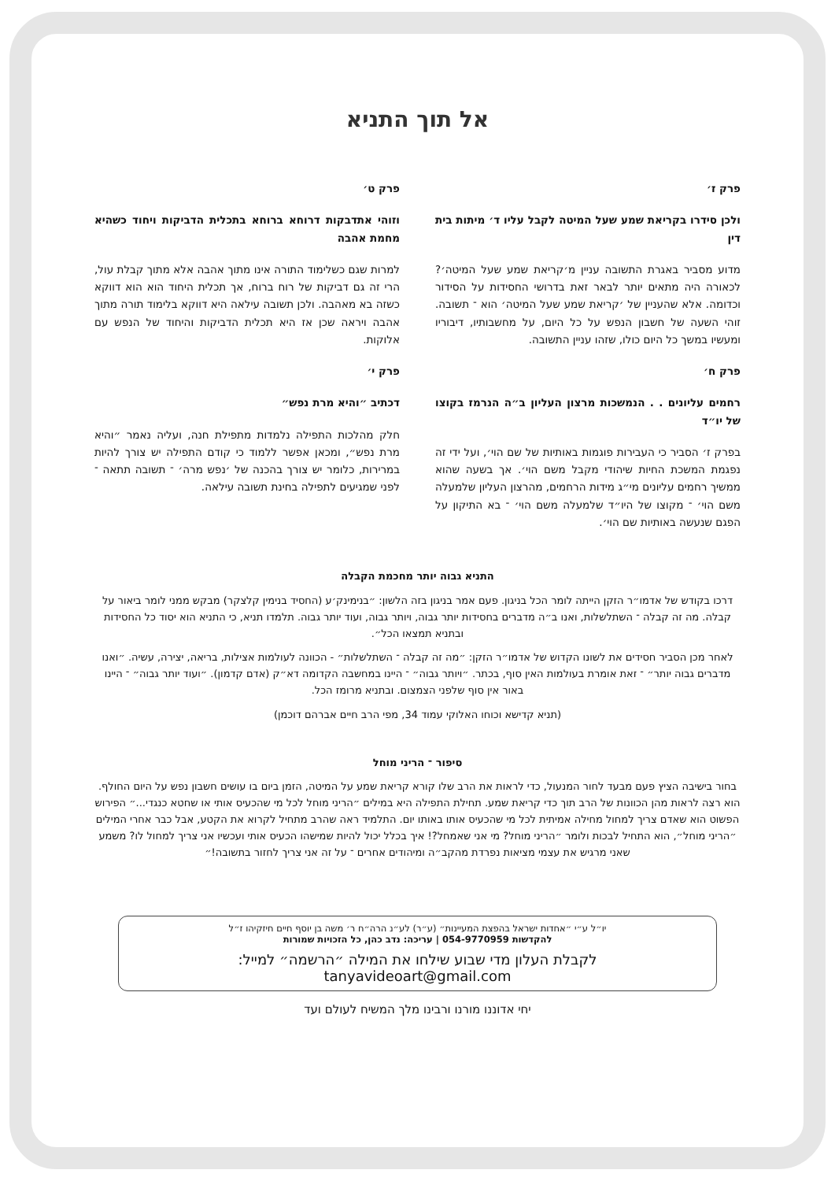אל תוך התניא
פרק ז׳
ולכן סידרו בקריאת שמע שעל המיטה לקבל עליו ד׳ מיתות בית דין
מדוע מסביר באגרת התשובה עניין מ׳קריאת שמע שעל המיטה׳? לכאורה היה מתאים יותר לבאר זאת בדרושי החסידות על הסידור וכדומה. אלא שהעניין של ׳קריאת שמע שעל המיטה׳ הוא ־ תשובה. זוהי השעה של חשבון הנפש על כל היום, על מחשבותיו, דיבוריו ומעשיו במשך כל היום כולו, שזהו עניין התשובה.
פרק ח׳
רחמים עליונים . . הנמשכות מרצון העליון ב״ה הנרמז בקוצו של יו״ד
בפרק ז׳ הסביר כי העבירות פוגמות באותיות של שם הוי׳, ועל ידי זה נפגמת המשכת החיות שיהודי מקבל משם הוי׳. אך בשעה שהוא ממשיך רחמים עליונים מי״ג מידות הרחמים, מהרצון העליון שלמעלה משם הוי׳ ־ מקוצו של היו״ד שלמעלה משם הוי׳ ־ בא התיקון על הפגם שנעשה באותיות שם הוי׳.
פרק ט׳
וזוהי אתדבקות דרוחא ברוחא בתכלית הדביקות ויחוד כשהיא מחמת אהבה
למרות שגם כשלימוד התורה אינו מתוך אהבה אלא מתוך קבלת עול, הרי זה גם דביקות של רוח ברוח, אך תכלית היחוד הוא הוא דווקא כשזה בא מאהבה. ולכן תשובה עילאה היא דווקא בלימוד תורה מתוך אהבה ויראה שכן אז היא תכלית הדביקות והיחוד של הנפש עם אלוקות.
פרק י׳
דכתיב ״והיא מרת נפש״
חלק מהלכות התפילה נלמדות מתפילת חנה, ועליה נאמר ״והיא מרת נפש״, ומכאן אפשר ללמוד כי קודם התפילה יש צורך להיות במרירות, כלומר יש צורך בהכנה של ׳נפש מרה׳ ־ תשובה תתאה ־ לפני שמגיעים לתפילה בחינת תשובה עילאה.
התניא גבוה יותר מחכמת הקבלה
דרכו בקודש של אדמו״ר הזקן הייתה לומר הכל בניגון. פעם אמר בניגון בזה הלשון: ״בנימינק׳ע (החסיד בנימין קלצקר) מבקש ממני לומר ביאור על קבלה. מה זה קבלה ־ השתלשלות, ואנו ב״ה מדברים בחסידות יותר גבוה, ויותר גבוה, ועוד יותר גבוה. תלמדו תניא, כי התניא הוא יסוד כל החסידות ובתניא תמצאו הכל״.
לאחר מכן הסביר חסידים את לשונו הקדוש של אדמו״ר הזקן: ״מה זה קבלה ־ השתלשלות״ - הכוונה לעולמות אצילות, בריאה, יצירה, עשיה. ״ואנו מדברים גבוה יותר״ ־ זאת אומרת בעולמות האין סוף, בכתר. ״ויותר גבוה״ ־ היינו במחשבה הקדומה דא״ק (אדם קדמון). ״ועוד יותר גבוה״ ־ היינו באור אין סוף שלפני הצמצום. ובתניא מרומז הכל.
(תניא קדישא וכוחו האלוקי עמוד 34, מפי הרב חיים אברהם דוכמן)
סיפור ־ הריני מוחל
בחור בישיבה הציץ פעם מבעד לחור המנעול, כדי לראות את הרב שלו קורא קריאת שמע על המיטה, הזמן ביום בו עושים חשבון נפש על היום החולף. הוא רצה לראות מהן הכוונות של הרב תוך כדי קריאת שמע. תחילת התפילה היא במילים ״הריני מוחל לכל מי שהכעיס אותי או שחטא כנגדי...״ הפירוש הפשוט הוא שאדם צריך למחול מחילה אמיתית לכל מי שהכעיס אותו באותו יום. התלמיד ראה שהרב מתחיל לקרוא את הקטע, אבל כבר אחרי המילים ״הריני מוחל״, הוא התחיל לבכות ולומר ״הריני מוחל? מי אני שאמחל?! איך בכלל יכול להיות שמישהו הכעיס אותי ועכשיו אני צריך למחול לו? משמע שאני מרגיש את עצמי מציאות נפרדת מהקב״ה ומיהודים אחרים ־ על זה אני צריך לחזור בתשובה!״
יו״ל ע״י ״אחדות ישראל בהפצת המעיינות״ (ע״ר) לע״נ הרה״ח ר׳ משה בן יוסף חיים חיזקיהו ז״ל
להקדשות 054-9770959 | עריכה: נדב כהן, כל הזכויות שמורות
לקבלת העלון מדי שבוע שילחו את המילה ״הרשמה״ למייל:
tanyavideoart@gmail.com
יחי אדוננו מורנו ורבינו מלך המשיח לעולם ועד